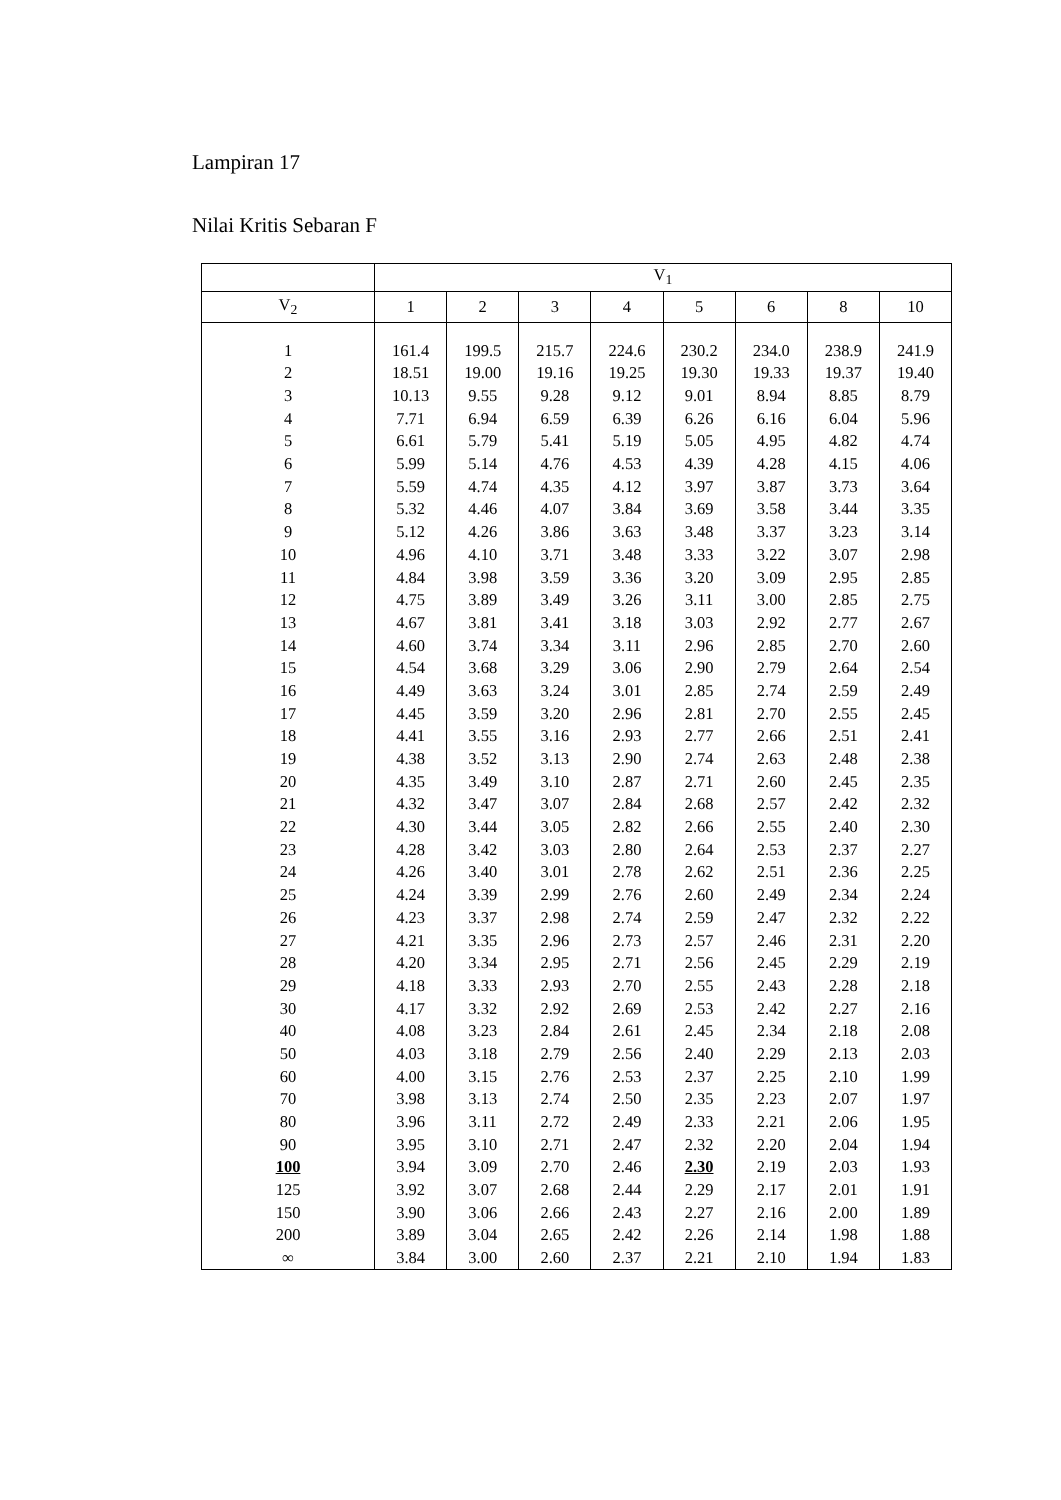Lampiran 17
Nilai Kritis Sebaran F
| | V<sub>1</sub> | | | | | | | |
| --- | --- | --- | --- | --- | --- | --- | --- | --- |
| V<sub>2</sub> | 1 | 2 | 3 | 4 | 5 | 6 | 8 | 10 |
| 1 | 161.4 | 199.5 | 215.7 | 224.6 | 230.2 | 234.0 | 238.9 | 241.9 |
| 2 | 18.51 | 19.00 | 19.16 | 19.25 | 19.30 | 19.33 | 19.37 | 19.40 |
| 3 | 10.13 | 9.55 | 9.28 | 9.12 | 9.01 | 8.94 | 8.85 | 8.79 |
| 4 | 7.71 | 6.94 | 6.59 | 6.39 | 6.26 | 6.16 | 6.04 | 5.96 |
| 5 | 6.61 | 5.79 | 5.41 | 5.19 | 5.05 | 4.95 | 4.82 | 4.74 |
| 6 | 5.99 | 5.14 | 4.76 | 4.53 | 4.39 | 4.28 | 4.15 | 4.06 |
| 7 | 5.59 | 4.74 | 4.35 | 4.12 | 3.97 | 3.87 | 3.73 | 3.64 |
| 8 | 5.32 | 4.46 | 4.07 | 3.84 | 3.69 | 3.58 | 3.44 | 3.35 |
| 9 | 5.12 | 4.26 | 3.86 | 3.63 | 3.48 | 3.37 | 3.23 | 3.14 |
| 10 | 4.96 | 4.10 | 3.71 | 3.48 | 3.33 | 3.22 | 3.07 | 2.98 |
| 11 | 4.84 | 3.98 | 3.59 | 3.36 | 3.20 | 3.09 | 2.95 | 2.85 |
| 12 | 4.75 | 3.89 | 3.49 | 3.26 | 3.11 | 3.00 | 2.85 | 2.75 |
| 13 | 4.67 | 3.81 | 3.41 | 3.18 | 3.03 | 2.92 | 2.77 | 2.67 |
| 14 | 4.60 | 3.74 | 3.34 | 3.11 | 2.96 | 2.85 | 2.70 | 2.60 |
| 15 | 4.54 | 3.68 | 3.29 | 3.06 | 2.90 | 2.79 | 2.64 | 2.54 |
| 16 | 4.49 | 3.63 | 3.24 | 3.01 | 2.85 | 2.74 | 2.59 | 2.49 |
| 17 | 4.45 | 3.59 | 3.20 | 2.96 | 2.81 | 2.70 | 2.55 | 2.45 |
| 18 | 4.41 | 3.55 | 3.16 | 2.93 | 2.77 | 2.66 | 2.51 | 2.41 |
| 19 | 4.38 | 3.52 | 3.13 | 2.90 | 2.74 | 2.63 | 2.48 | 2.38 |
| 20 | 4.35 | 3.49 | 3.10 | 2.87 | 2.71 | 2.60 | 2.45 | 2.35 |
| 21 | 4.32 | 3.47 | 3.07 | 2.84 | 2.68 | 2.57 | 2.42 | 2.32 |
| 22 | 4.30 | 3.44 | 3.05 | 2.82 | 2.66 | 2.55 | 2.40 | 2.30 |
| 23 | 4.28 | 3.42 | 3.03 | 2.80 | 2.64 | 2.53 | 2.37 | 2.27 |
| 24 | 4.26 | 3.40 | 3.01 | 2.78 | 2.62 | 2.51 | 2.36 | 2.25 |
| 25 | 4.24 | 3.39 | 2.99 | 2.76 | 2.60 | 2.49 | 2.34 | 2.24 |
| 26 | 4.23 | 3.37 | 2.98 | 2.74 | 2.59 | 2.47 | 2.32 | 2.22 |
| 27 | 4.21 | 3.35 | 2.96 | 2.73 | 2.57 | 2.46 | 2.31 | 2.20 |
| 28 | 4.20 | 3.34 | 2.95 | 2.71 | 2.56 | 2.45 | 2.29 | 2.19 |
| 29 | 4.18 | 3.33 | 2.93 | 2.70 | 2.55 | 2.43 | 2.28 | 2.18 |
| 30 | 4.17 | 3.32 | 2.92 | 2.69 | 2.53 | 2.42 | 2.27 | 2.16 |
| 40 | 4.08 | 3.23 | 2.84 | 2.61 | 2.45 | 2.34 | 2.18 | 2.08 |
| 50 | 4.03 | 3.18 | 2.79 | 2.56 | 2.40 | 2.29 | 2.13 | 2.03 |
| 60 | 4.00 | 3.15 | 2.76 | 2.53 | 2.37 | 2.25 | 2.10 | 1.99 |
| 70 | 3.98 | 3.13 | 2.74 | 2.50 | 2.35 | 2.23 | 2.07 | 1.97 |
| 80 | 3.96 | 3.11 | 2.72 | 2.49 | 2.33 | 2.21 | 2.06 | 1.95 |
| 90 | 3.95 | 3.10 | 2.71 | 2.47 | 2.32 | 2.20 | 2.04 | 1.94 |
| 100 | 3.94 | 3.09 | 2.70 | 2.46 | 2.30 | 2.19 | 2.03 | 1.93 |
| 125 | 3.92 | 3.07 | 2.68 | 2.44 | 2.29 | 2.17 | 2.01 | 1.91 |
| 150 | 3.90 | 3.06 | 2.66 | 2.43 | 2.27 | 2.16 | 2.00 | 1.89 |
| 200 | 3.89 | 3.04 | 2.65 | 2.42 | 2.26 | 2.14 | 1.98 | 1.88 |
| ∞ | 3.84 | 3.00 | 2.60 | 2.37 | 2.21 | 2.10 | 1.94 | 1.83 |